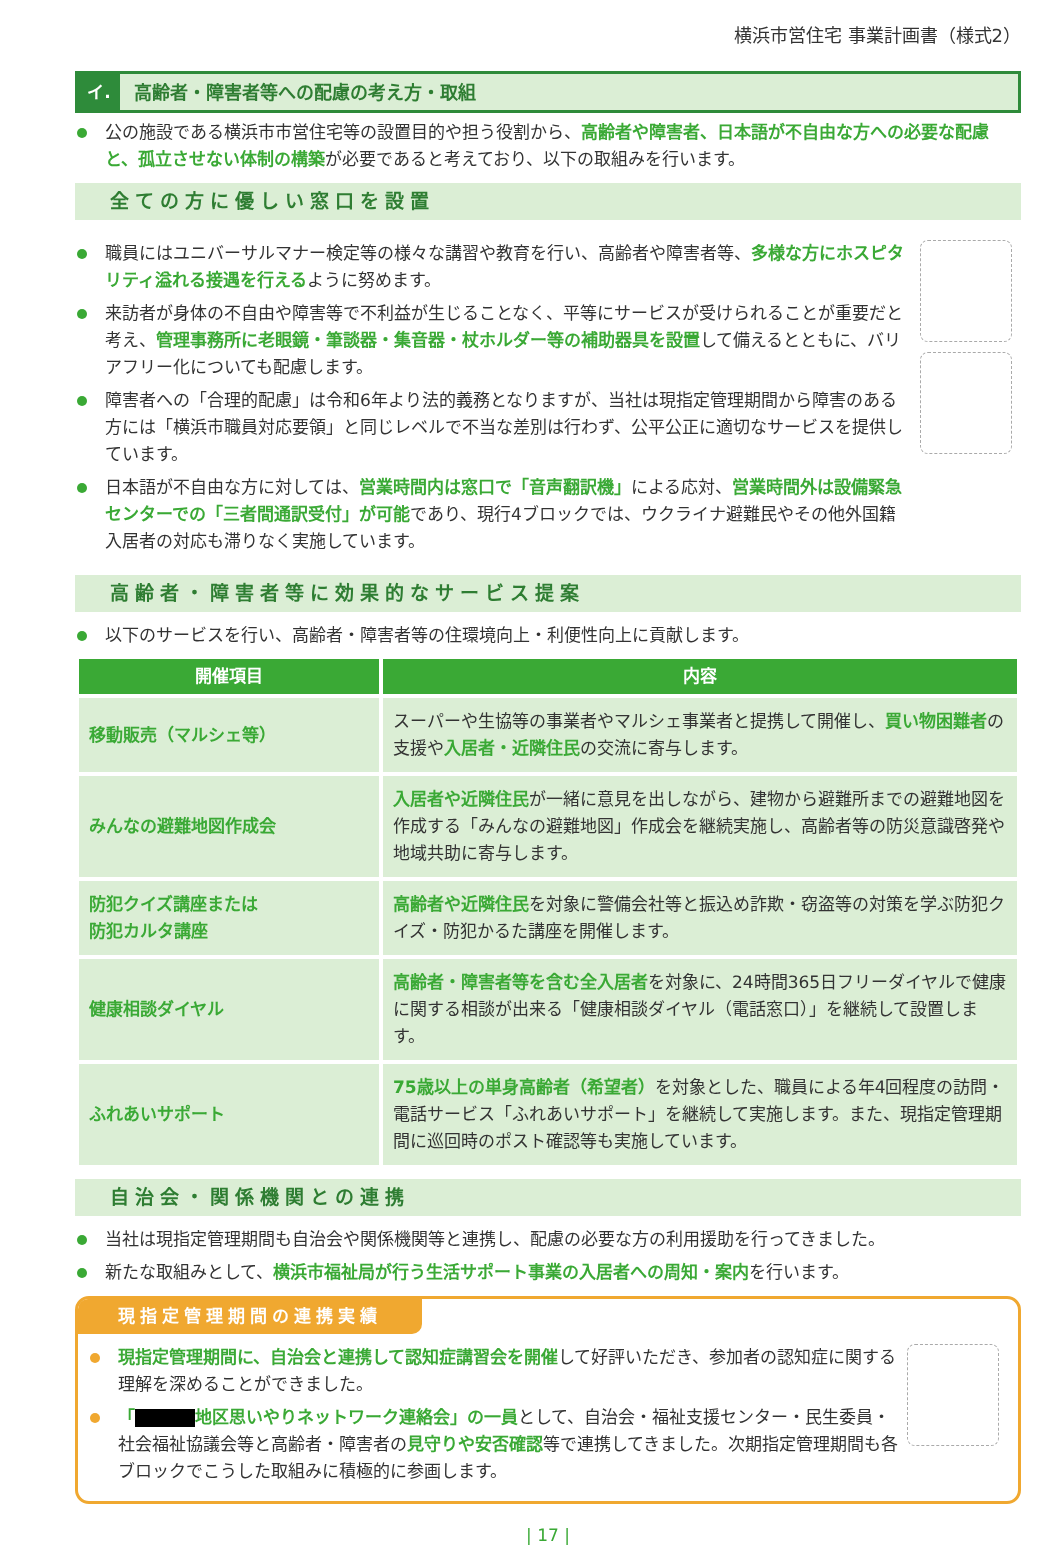横浜市営住宅 事業計画書（様式2）
イ. 高齢者・障害者等への配慮の考え方・取組
公の施設である横浜市市営住宅等の設置目的や担う役割から、高齢者や障害者、日本語が不自由な方への必要な配慮と、孤立させない体制の構築が必要であると考えており、以下の取組みを行います。
全ての方に優しい窓口を設置
職員にはユニバーサルマナー検定等の様々な講習や教育を行い、高齢者や障害者等、多様な方にホスピタリティ溢れる接遇を行えるように努めます。
来訪者が身体の不自由や障害等で不利益が生じることなく、平等にサービスが受けられることが重要だと考え、管理事務所に老眼鏡・筆談器・集音器・杖ホルダー等の補助器具を設置して備えるとともに、バリアフリー化についても配慮します。
障害者への「合理的配慮」は令和6年より法的義務となりますが、当社は現指定管理期間から障害のある方には「横浜市職員対応要領」と同じレベルで不当な差別は行わず、公平公正に適切なサービスを提供しています。
日本語が不自由な方に対しては、営業時間内は窓口で「音声翻訳機」による応対、営業時間外は設備緊急センターでの「三者間通訳受付」が可能であり、現行4ブロックでは、ウクライナ避難民やその他外国籍入居者の対応も滞りなく実施しています。
高齢者・障害者等に効果的なサービス提案
以下のサービスを行い、高齢者・障害者等の住環境向上・利便性向上に貢献します。
| 開催項目 | 内容 |
| --- | --- |
| 移動販売（マルシェ等） | スーパーや生協等の事業者やマルシェ事業者と提携して開催し、 買い物困難者 の支援や 入居者・近隣住民 の交流に寄与します。 |
| みんなの避難地図作成会 | 入居者や近隣住民 が一緒に意見を出しながら、建物から避難所までの避難地図を作成する「みんなの避難地図」作成会を継続実施し、高齢者等の防災意識啓発や地域共助に寄与します。 |
| 防犯クイズ講座または 防犯カルタ講座 | 高齢者や近隣住民 を対象に警備会社等と振込め詐欺・窃盗等の対策を学ぶ防犯クイズ・防犯かるた講座を開催します。 |
| 健康相談ダイヤル | 高齢者・障害者等を含む全入居者 を対象に、24時間365日フリーダイヤルで健康に関する相談が出来る「健康相談ダイヤル（電話窓口）」を継続して設置します。 |
| ふれあいサポート | 75歳以上の単身高齢者（希望者） を対象とした、職員による年4回程度の訪問・電話サービス「ふれあいサポート」を継続して実施します。また、現指定管理期間に巡回時のポスト確認等も実施しています。 |
自治会・関係機関との連携
当社は現指定管理期間も自治会や関係機関等と連携し、配慮の必要な方の利用援助を行ってきました。
新たな取組みとして、横浜市福祉局が行う生活サポート事業の入居者への周知・案内を行います。
現指定管理期間の連携実績
現指定管理期間に、自治会と連携して認知症講習会を開催して好評いただき、参加者の認知症に関する理解を深めることができました。
「 地区思いやりネットワーク連絡会」の一員として、自治会・福祉支援センター・民生委員・社会福祉協議会等と高齢者・障害者の見守りや安否確認等で連携してきました。次期指定管理期間も各ブロックでこうした取組みに積極的に参画します。
| 17 |